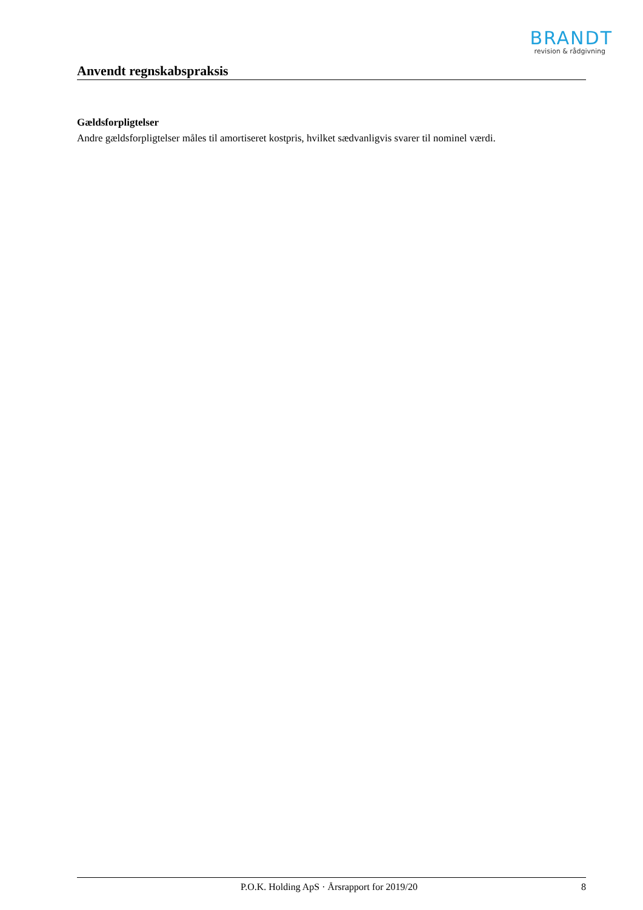BRANDT
revision & rådgivning
Anvendt regnskabspraksis
Gældsforpligtelser
Andre gældsforpligtelser måles til amortiseret kostpris, hvilket sædvanligvis svarer til nominel værdi.
P.O.K. Holding ApS · Årsrapport for 2019/20 8